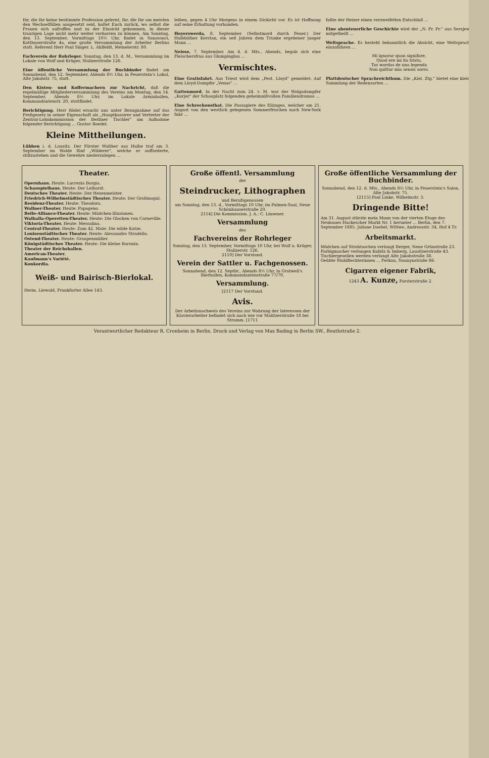Ihr, die Ihr keine bestimmte Profession gelernt, Ihr, die Ihr am meisten den Wechselfällen ausgesetzt seid, haltet Euch zurück, wo selbst die Frauen sich aufraffen und zu der Einsicht gekommen, in dieser traurigen Lage nicht mehr weiter verharren zu können. Am Sonntag, den 13. September, Vormittags 10½ Uhr, findet in Sanssouci, Kottbuserstraße 4a, eine große Versammlung der Arbeiter Berlins statt. Referent Herr Paul Singer. L. Ahlfeldt, Memelerstr. 80.
Fachverein der Rohrleger. Sonntag, den 13. d. M., Versammlung im Lokale von Wolf und Krüger, Stalizerstraße 126.
Eine öffentliche Versammlung der Buchbinder findet am Sonnabend, den 12. September, Abends 8½ Uhr, in Feuerstein's Lokal, Alte Jakobstr. 75, statt.
Den Kisten- und Koffermachern zur Nachricht, daß die regelmäßige Mitgliederversammlung des Vereins am Montag, den 14. September, Abends 8½ Uhr, im Lokale Arminhallen, Kommandantenstr. 20, stattfindet.
Berichtigung. Herr Rödel ersucht uns unter Bezugnahme auf das Preßgesetz in seiner Eigenschaft als „Hauptkassirer und Vertreter der Zentral-Lohnkommission der Berliner Tischler" um Aufnahme folgender Berichtigung ... Gustav Roedel.
Kleine Mittheilungen.
Lübben i. d. Lausitz. Der Förster Walther aus Halbe traf am 3. September im Walde fünf „Wilderer", welche er aufforderte, stillzustehen und die Gewehre niederzulegen ...
leiben, gegen 4 Uhr Morgens in einem Dickicht vor. Es ist Hoffnung auf seine Erhaltung vorhanden.
Hoyerswerda, 8. September. (Selbstmord durch Feuer.) Der Halbhüfner Kerstan, ein seit Jahren dem Trunke ergebener junger Mann ...
Neisse, 7. September. Am 4. d. Mts., Abends, begab sich eine Fleischersfrau aus Glumpinglau ...
Vermischtes.
Eine Gratisfahrt. Aus Triest wird dem „Pest. Lloyd" gemeldet: Auf dem Lloyd-Dampfer „Venus" ...
Gattenmord. In der Nacht zum 24. v. M. war der Wolgadampfer „Kurjer" der Schauplatz folgenden geheimnißvollen Familiendramas ...
Eine Schreckensthat. Die Passagiere des Eilzuges, welcher am 21. August von den westlich gelegenen Sommerfrischen nach New-York fuhr ...
faßte der Heizer einen verzweifelten Entschluß ...
Eine abenteuerliche Geschichte wird der „N. Fr. Pr." aus Serajewo mitgetheilt ...
Weltsprache. Es besteht bekanntlich die Absicht, eine Weltsprache einzuführen ...
Mi ignorar quan signifare,
Quod ere mi ita tristo,
Tas wordas de una legenda
Non quittar mia sensis sorro.
Plattdeutscher Sprachreichthum. Die „Kiel. Ztg." bietet eine kleine Sammlung der Redensarten ...
Theater.
Opernhaus. Heute: Lucrezia Borgia.
Schauspielhaus. Heute: Der Leibarzt.
Deutsches Theater. Heute: Der Hexenmeister.
Friedrich-Wilhelmstädtisches Theater. Heute: Der Großmogul.
Residenz-Theater. Heute: Theodora.
Wallner-Theater. Heute: Papageno.
Belle-Alliance-Theater. Heute: Mädchen-Illusionen.
Walhalla-Operetten-Theater. Heute: Die Glocken von Corneville.
Viktoria-Theater. Heute: Messalina.
Central-Theater. Heute: Zum 42. Male: Die wilde Katze.
Louisenstädtisches Theater. Heute: Alessandro Stradella.
Ostend-Theater. Heute: Graupenmüller.
Königstädtisches Theater. Heute: Die kleine Baronin.
Theater der Reichshallen.
American-Theater.
Kaufmann's Variété.
Konkordia.
Weiß- und Bairisch-Bierlokal.
Herm. Liewald, Frankfurter Allee 143.
Große öffentl. Versammlung
der
Steindrucker, Lithographen
und Berufsgenossen
am Sonntag, den 13. d., Vormittags 10 Uhr, im Palmen-Saal, Neue Schönhauserstraße 20.
2114] Die Kommission. J. A.: C. Linsener.
Versammlung
des
Fachvereins der Rohrleger
Sonntag, den 13. September, Vormittags 10 Uhr, bei Wolf u. Krüger, Stalizerstr. 126.
2110] Der Vorstand.
Verein der Sattler u. Fachgenossen.
Sonnabend, den 12. Septbr., Abends 8½ Uhr, in Gratweil's Bierhallen, Kommandantenstraße 77/79,
Versammlung.
[2117 Der Vorstand.
Avis.
Der Arbeitsnachweis des Vereins zur Wahrung der Interessen der Klavierarbeiter befindet sich nach wie vor Stalitzerstraße 18 bei Stramm. [1711
Große öffentliche Versammlung der Buchbinder.
Sonnabend, den 12. d. Mts., Abends 8½ Uhr, in Feuerstein's Salon, Alte Jakobstr. 75.
[2115] Paul Linke, Wilhelmstr. 3.
Dringende Bitte!
Am 31. August stürzte mein Mann von der vierten Etage des Neubaues Hackescher Markt Nr. 1 herunter ... Berlin, den 7. September 1885. Juliane Daebel, Wittwe, Andreasstr. 34, Hof 4 Tr.
Arbeitsmarkt.
Mädchen auf Strohtaschen verlangt Berger, Neue Grünstraße 23.
Farbigmacher verlangen Kubitz & Imberg, Lausitzerstraße 43.
Tischlergesellen werden verlangt Alte Jakobstraße 38.
Geübte Stuhlflechterinnen ... Ferkau, Naunynstraße 86.
Cigarren eigener Fabrik,
1243 A. Kunze, Forsterstraße 2.
Verantwortlicher Redakteur R. Cronheim in Berlin. Druck und Verlag von Max Bading in Berlin SW., Beuthstraße 2.